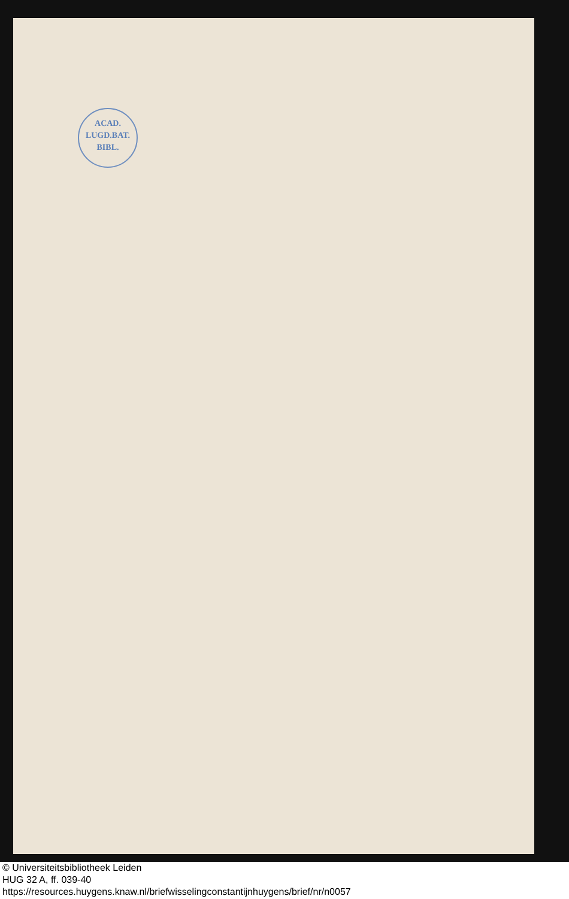ACAD.
LUGD.BAT.
BIBL.
© Universiteitsbibliotheek Leiden
HUG 32 A, ff. 039-40
https://resources.huygens.knaw.nl/briefwisselingconstantijnhuygens/brief/nr/n0057